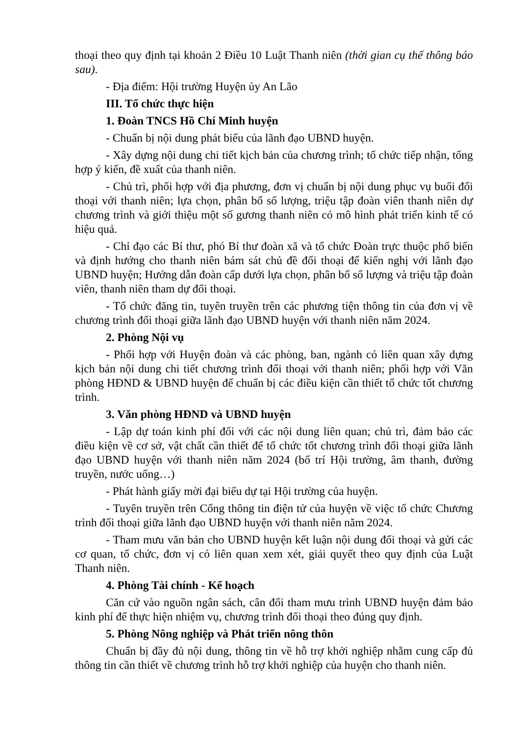thoại theo quy định tại khoản 2 Điều 10 Luật Thanh niên (thời gian cụ thể thông báo sau).
- Địa điểm: Hội trường Huyện ủy An Lão
III. Tổ chức thực hiện
1. Đoàn TNCS Hồ Chí Minh huyện
- Chuẩn bị nội dung phát biểu của lãnh đạo UBND huyện.
- Xây dựng nội dung chi tiết kịch bản của chương trình; tổ chức tiếp nhận, tổng hợp ý kiến, đề xuất của thanh niên.
- Chủ trì, phối hợp với địa phương, đơn vị chuẩn bị nội dung phục vụ buổi đối thoại với thanh niên; lựa chọn, phân bổ số lượng, triệu tập đoàn viên thanh niên dự chương trình và giới thiệu một số gương thanh niên có mô hình phát triển kinh tế có hiệu quả.
- Chỉ đạo các Bí thư, phó Bí thư đoàn xã và tổ chức Đoàn trực thuộc phổ biến và định hướng cho thanh niên bám sát chủ đề đối thoại để kiến nghị với lãnh đạo UBND huyện; Hướng dẫn đoàn cấp dưới lựa chọn, phân bổ số lượng và triệu tập đoàn viên, thanh niên tham dự đối thoại.
- Tổ chức đăng tin, tuyên truyền trên các phương tiện thông tin của đơn vị về chương trình đối thoại giữa lãnh đạo UBND huyện với thanh niên năm 2024.
2. Phòng Nội vụ
- Phối hợp với Huyện đoàn và các phòng, ban, ngành có liên quan xây dựng kịch bản nội dung chi tiết chương trình đối thoại với thanh niên; phối hợp với Văn phòng HĐND & UBND huyện để chuẩn bị các điều kiện cần thiết tổ chức tốt chương trình.
3. Văn phòng HĐND và UBND huyện
- Lập dự toán kinh phí đối với các nội dung liên quan; chủ trì, đảm bảo các điều kiện về cơ sở, vật chất cần thiết để tổ chức tốt chương trình đối thoại giữa lãnh đạo UBND huyện với thanh niên năm 2024 (bố trí Hội trường, âm thanh, đường truyền, nước uống…)
- Phát hành giấy mời đại biểu dự tại Hội trường của huyện.
- Tuyên truyền trên Cổng thông tin điện tử của huyện về việc tổ chức Chương trình đối thoại giữa lãnh đạo UBND huyện với thanh niên năm 2024.
- Tham mưu văn bản cho UBND huyện kết luận nội dung đối thoại và gửi các cơ quan, tổ chức, đơn vị có liên quan xem xét, giải quyết theo quy định của Luật Thanh niên.
4. Phòng Tài chính - Kế hoạch
Căn cứ vào nguồn ngân sách, cân đối tham mưu trình UBND huyện đảm bảo kinh phí để thực hiện nhiệm vụ, chương trình đối thoại theo đúng quy định.
5. Phòng Nông nghiệp và Phát triển nông thôn
Chuẩn bị đầy đủ nội dung, thông tin về hỗ trợ khởi nghiệp nhằm cung cấp đủ thông tin cần thiết về chương trình hỗ trợ khởi nghiệp của huyện cho thanh niên.